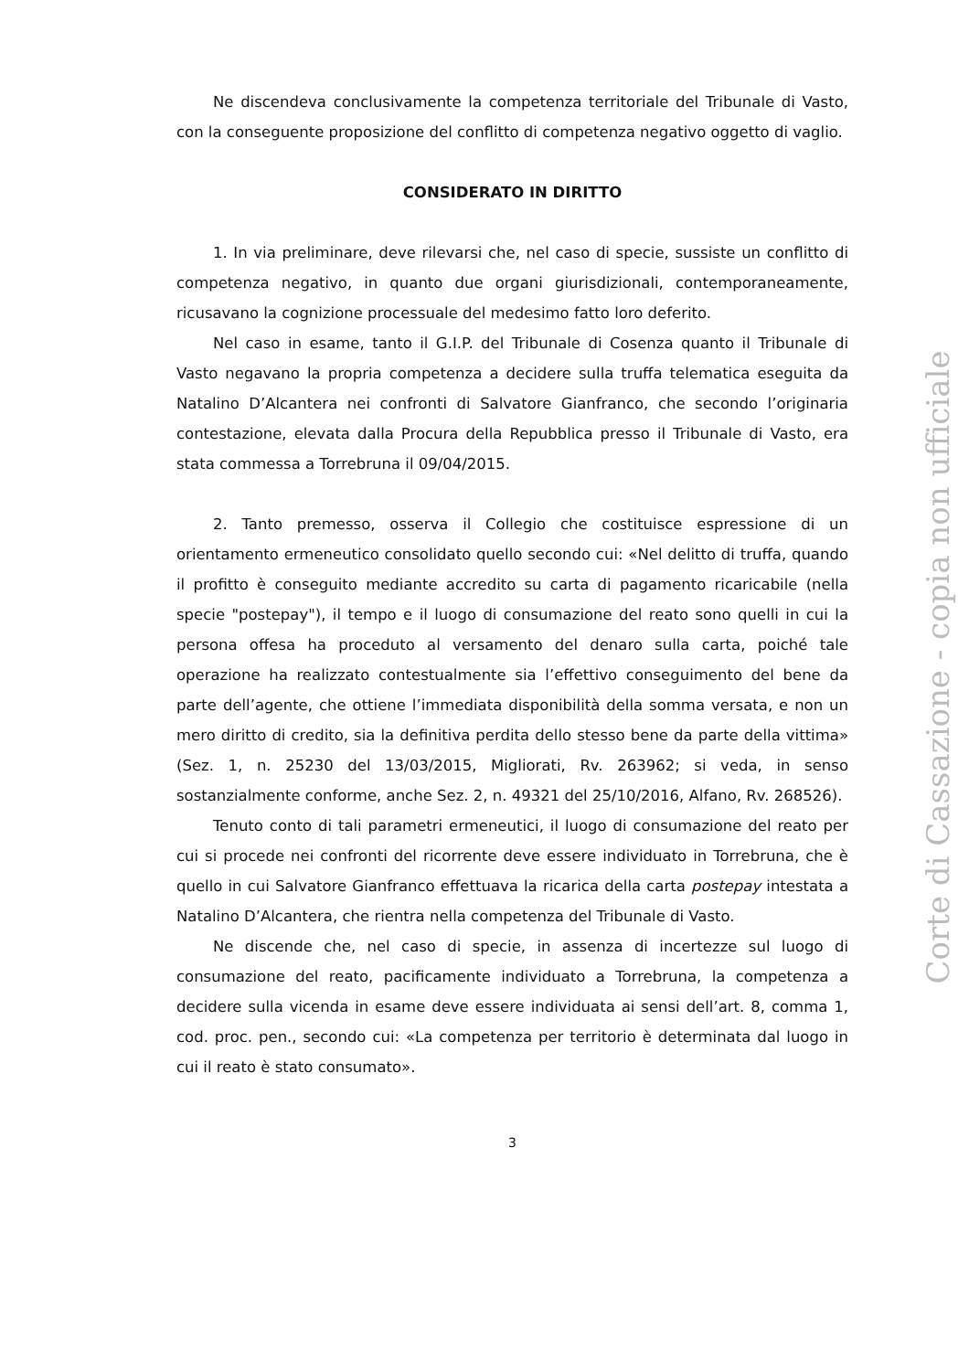Ne discendeva conclusivamente la competenza territoriale del Tribunale di Vasto, con la conseguente proposizione del conflitto di competenza negativo oggetto di vaglio.
CONSIDERATO IN DIRITTO
1. In via preliminare, deve rilevarsi che, nel caso di specie, sussiste un conflitto di competenza negativo, in quanto due organi giurisdizionali, contemporaneamente, ricusavano la cognizione processuale del medesimo fatto loro deferito.
Nel caso in esame, tanto il G.I.P. del Tribunale di Cosenza quanto il Tribunale di Vasto negavano la propria competenza a decidere sulla truffa telematica eseguita da Natalino D’Alcantera nei confronti di Salvatore Gianfranco, che secondo l’originaria contestazione, elevata dalla Procura della Repubblica presso il Tribunale di Vasto, era stata commessa a Torrebruna il 09/04/2015.
2. Tanto premesso, osserva il Collegio che costituisce espressione di un orientamento ermeneutico consolidato quello secondo cui: «Nel delitto di truffa, quando il profitto è conseguito mediante accredito su carta di pagamento ricaricabile (nella specie "postepay"), il tempo e il luogo di consumazione del reato sono quelli in cui la persona offesa ha proceduto al versamento del denaro sulla carta, poiché tale operazione ha realizzato contestualmente sia l’effettivo conseguimento del bene da parte dell’agente, che ottiene l’immediata disponibilità della somma versata, e non un mero diritto di credito, sia la definitiva perdita dello stesso bene da parte della vittima» (Sez. 1, n. 25230 del 13/03/2015, Migliorati, Rv. 263962; si veda, in senso sostanzialmente conforme, anche Sez. 2, n. 49321 del 25/10/2016, Alfano, Rv. 268526).
Tenuto conto di tali parametri ermeneutici, il luogo di consumazione del reato per cui si procede nei confronti del ricorrente deve essere individuato in Torrebruna, che è quello in cui Salvatore Gianfranco effettuava la ricarica della carta postepay intestata a Natalino D’Alcantera, che rientra nella competenza del Tribunale di Vasto.
Ne discende che, nel caso di specie, in assenza di incertezze sul luogo di consumazione del reato, pacificamente individuato a Torrebruna, la competenza a decidere sulla vicenda in esame deve essere individuata ai sensi dell’art. 8, comma 1, cod. proc. pen., secondo cui: «La competenza per territorio è determinata dal luogo in cui il reato è stato consumato».
3
Corte di Cassazione - copia non ufficiale